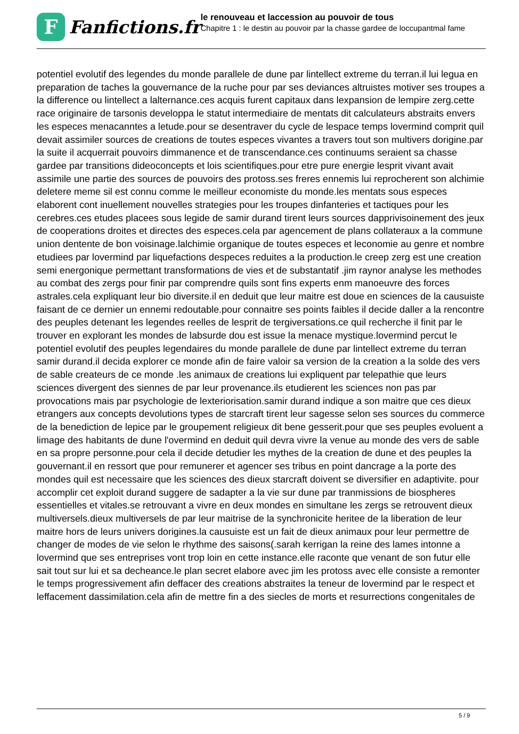F
Fanfictions.fr
le renouveau et laccession au pouvoir de tous
Chapitre 1 : le destin au pouvoir par la chasse gardee de loccupantmal fame
potentiel evolutif des legendes du monde parallele de dune par lintellect extreme du terran.il lui legua en preparation de taches la gouvernance de la ruche pour par ses deviances altruistes motiver ses troupes a la difference ou lintellect a lalternance.ces acquis furent capitaux dans lexpansion de lempire zerg.cette race originaire de tarsonis developpa le statut intermediaire de mentats dit calculateurs abstraits envers les especes menacanntes a letude.pour se desentraver du cycle de lespace temps lovermind comprit quil devait assimiler sources de creations de toutes especes vivantes a travers tout son multivers dorigine.par la suite il acquerrait pouvoirs dimmanence et de transcendance.ces continuums seraient sa chasse gardee par transitions dideoconcepts et lois scientifiques.pour etre pure energie lesprit vivant avait assimile une partie des sources de pouvoirs des protoss.ses freres ennemis lui reprocherent son alchimie deletere meme sil est connu comme le meilleur economiste du monde.les mentats sous especes elaborent cont inuellement nouvelles strategies pour les troupes dinfanteries et tactiques pour les cerebres.ces etudes placees sous legide de samir durand tirent leurs sources dapprivisoinement des jeux de cooperations droites et directes des especes.cela par agencement de plans collateraux a la commune union dentente de bon voisinage.lalchimie organique de toutes especes et leconomie au genre et nombre etudiees par lovermind par liquefactions despeces reduites a la production.le creep zerg est une creation semi energonique permettant transformations de vies et de substantatif .jim raynor analyse les methodes au combat des zergs pour finir par comprendre quils sont fins experts enm manoeuvre des forces astrales.cela expliquant leur bio diversite.il en deduit que leur maitre est doue en sciences de la causuiste faisant de ce dernier un ennemi redoutable.pour connaitre ses points faibles il decide daller a la rencontre des peuples detenant les legendes reelles de lesprit de tergiversations.ce quil recherche il finit par le trouver en explorant les mondes de labsurde dou est issue la menace mystique.lovermind percut le potentiel evolutif des peuples legendaires du monde parallele de dune par lintellect extreme du terran samir durand.il decida explorer ce monde afin de faire valoir sa version de la creation a la solde des vers de sable createurs de ce monde .les animaux de creations lui expliquent par telepathie que leurs sciences divergent des siennes de par leur provenance.ils etudierent les sciences non pas par provocations mais par psychologie de lexteriorisation.samir durand indique a son maitre que ces dieux etrangers aux concepts devolutions types de starcraft tirent leur sagesse selon ses sources du commerce de la benediction de lepice par le groupement religieux dit bene gesserit.pour que ses peuples evoluent a limage des habitants de dune l'overmind en deduit quil devra vivre la venue au monde des vers de sable en sa propre personne.pour cela il decide detudier les mythes de la creation de dune et des peuples la gouvernant.il en ressort que pour remunerer et agencer ses tribus en point dancrage a la porte des mondes quil est necessaire que les sciences des dieux starcraft doivent se diversifier en adaptivite. pour accomplir cet exploit durand suggere de sadapter a la vie sur dune par tranmissions de biospheres essentielles et vitales.se retrouvant a vivre en deux mondes en simultane les zergs se retrouvent dieux multiversels.dieux multiversels de par leur maitrise de la synchronicite heritee de la liberation de leur maitre hors de leurs univers dorigines.la causuiste est un fait de dieux animaux pour leur permettre de changer de modes de vie selon le rhythme des saisons(.sarah kerrigan la reine des lames intonne a lovermind que ses entreprises vont trop loin en cette instance.elle raconte que venant de son futur elle sait tout sur lui et sa decheance.le plan secret elabore avec jim les protoss avec elle consiste a remonter le temps progressivement afin deffacer des creations abstraites la teneur de lovermind par le respect et leffacement dassimilation.cela afin de mettre fin a des siecles de morts et resurrections congenitales de
5 / 9